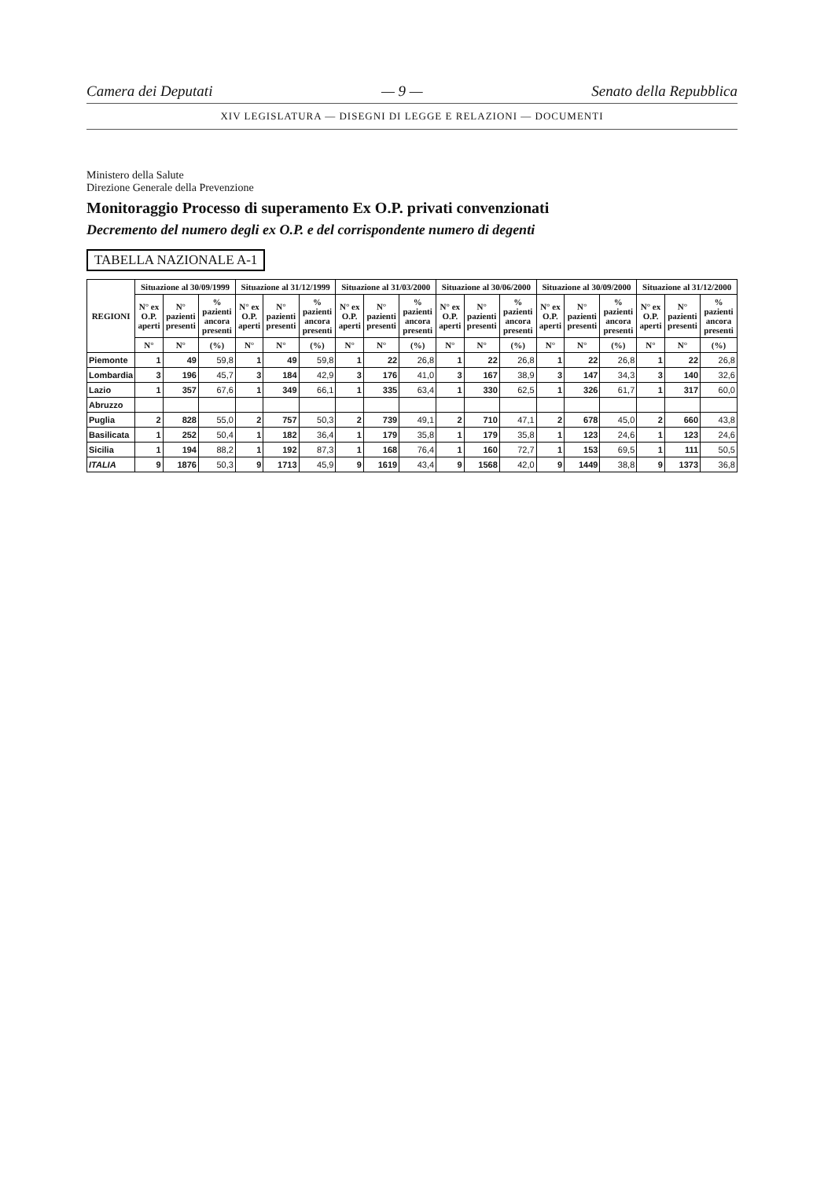Camera dei Deputati — 9 — Senato della Repubblica
XIV LEGISLATURA — DISEGNI DI LEGGE E RELAZIONI — DOCUMENTI
Ministero della Salute
Direzione Generale della Prevenzione
Monitoraggio Processo di superamento Ex O.P. privati convenzionati
Decremento del numero degli ex O.P. e del corrispondente numero di degenti
TABELLA NAZIONALE A-1
| REGIONI | Situazione al 30/09/1999 | | | Situazione al 31/12/1999 | | | Situazione al 31/03/2000 | | | Situazione al 30/06/2000 | | | Situazione al 30/09/2000 | | | Situazione al 31/12/2000 | | |
| --- | --- | --- | --- | --- | --- | --- | --- | --- | --- | --- | --- | --- | --- | --- | --- | --- | --- | --- |
| | N° ex O.P. aperti | N° pazienti presenti | % pazienti ancora presenti | N° ex O.P. aperti | N° pazienti presenti | % pazienti ancora presenti | N° ex O.P. aperti | N° pazienti presenti | % pazienti ancora presenti | N° ex O.P. aperti | N° pazienti presenti | % pazienti ancora presenti | N° ex O.P. aperti | N° pazienti presenti | % pazienti ancora presenti | N° ex O.P. aperti | N° pazienti presenti | % pazienti ancora presenti |
| | N° | N° | (%) | N° | N° | (%) | N° | N° | (%) | N° | N° | (%) | N° | N° | (%) | N° | N° | (%) |
| Piemonte | 1 | 49 | 59,8 | 1 | 49 | 59,8 | 1 | 22 | 26,8 | 1 | 22 | 26,8 | 1 | 22 | 26,8 | 1 | 22 | 26,8 |
| Lombardia | 3 | 196 | 45,7 | 3 | 184 | 42,9 | 3 | 176 | 41,0 | 3 | 167 | 38,9 | 3 | 147 | 34,3 | 3 | 140 | 32,6 |
| Lazio | 1 | 357 | 67,6 | 1 | 349 | 66,1 | 1 | 335 | 63,4 | 1 | 330 | 62,5 | 1 | 326 | 61,7 | 1 | 317 | 60,0 |
| Abruzzo | | | | | | | | | | | | | | | | | | |
| Puglia | 2 | 828 | 55,0 | 2 | 757 | 50,3 | 2 | 739 | 49,1 | 2 | 710 | 47,1 | 2 | 678 | 45,0 | 2 | 660 | 43,8 |
| Basilicata | 1 | 252 | 50,4 | 1 | 182 | 36,4 | 1 | 179 | 35,8 | 1 | 179 | 35,8 | 1 | 123 | 24,6 | 1 | 123 | 24,6 |
| Sicilia | 1 | 194 | 88,2 | 1 | 192 | 87,3 | 1 | 168 | 76,4 | 1 | 160 | 72,7 | 1 | 153 | 69,5 | 1 | 111 | 50,5 |
| ITALIA | 9 | 1876 | 50,3 | 9 | 1713 | 45,9 | 9 | 1619 | 43,4 | 9 | 1568 | 42,0 | 9 | 1449 | 38,8 | 9 | 1373 | 36,8 |